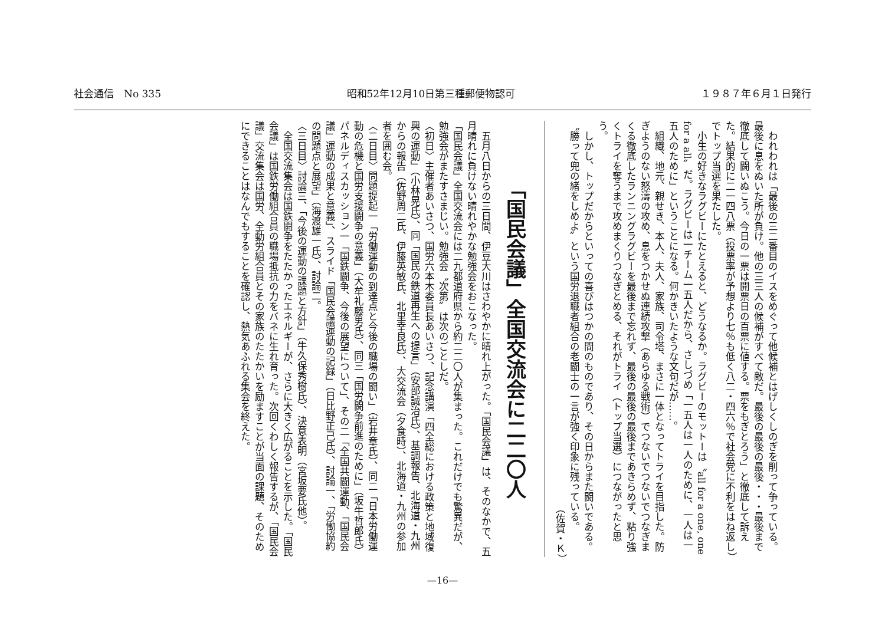社会通信　No 335 昭和52年12月10日第三種郵便物認可 １９８７年６月１日発行
　われわれは「最後の三二番目のイスをめぐって他候補とはげしくしのぎを削って争っている。最後に息をぬいた所が負け。他の三三人の候補がすべて敵だ。最後の最後の最後・・・最後まで徹底して闘いぬこう。今日の一票は開票日の百票に値する。票をもぎとろう」と徹底して訴えた。結果的に二一四八票（投票率が予想より七％も低く八二・四六％で社会党に不利をはね返し）でトップ当選を果たした。
　小生の好きなラグビーにたとえると、どうなるか。ラグビーのモットーは〝all for a one, one for a all〟だ。ラグビーは一チーム一五人だから、さしづめ「一五人は一人のために、一人は一五人のために」ということになる。何かきいたような文句だが……。
　組織、地元、親せき、本人、夫人、家族、司令塔、まさに一体となってトライを目指した。防ぎようのない怒濤の攻め、息をつかせぬ連続攻撃（あらゆる戦術）でつないでつないでつなぎまくる徹底したランニングラグビーを最後まで忘れず、最後の最後の最後まであきらめず、粘り強くトライを奪うまで攻めまくりつなぎとめる、それがトライ（トップ当選）につながったと思う。
　しかし、トップだからといっての喜びはつかの間のものであり、その日からまた闘いである。〝勝って兜の緒をしめよ〟という国労退職者組合の老闘士の一言が強く印象に残っている。
（佐賀・Ｋ）
「国民会議」全国交流会に二二〇人
　五月八日からの三日間、伊豆大川はさわやかに晴れ上がった。「国民会議」は、そのなかで、五月晴れに負けない晴れやかな勉強会をおこなった。
「国民会議」全国交流会には二九都道府県から約二二〇人が集まった。これだけでも驚異だが、勉強会がまたすさまじい。勉強会〝次第〟は次のごとしだ。
〈初日〉主催者あいさつ、国労六本木委員長あいさつ、記念講演「四全総における政策と地域復興の運動」（小林晃氏）、同「国民の鉄道再生への提言」（安部誠治氏）、基調報告、北海道・九州からの報告（佐野周二氏、伊藤英敏氏、北里幸良氏）、大交流会（夕食時）、北海道・九州の参加者を囲む会。
〈二日目〉問題提起一「労働運動の到達点と今後の職場の闘い」（岩井章氏）、同二「日本労働運動の危機と国労支援闘争の意義」（大牟礼藤男氏）、同三「国労闘争前進のために」（坂牛哲郎氏）パネルディスカッション一「国鉄闘争、今後の展望について」、その二「全国共闘運動、「国民会議」運動の成果と意義」、スライド「国民会議運動の記録」（日比野正己氏）、討論一、「労働協約の問題点と展望」（海渡雄一氏）、討論二。
〈三日目〉討論三、「今後の運動の課題と方針」（牛久保秀樹氏）、決意表明（宮坂要氏他）。
　全国交流集会は国鉄闘争をたたかったエネルギーが、さらに大きく広がることを示した。「国民会議」は国鉄労働組合員の職場抵抗の力をバネに生れ育った。次回くわしく報告するが、「国民会議」交流集会は国労、全動労組合員とその家族のたたかいを励ますことが当面の課題、そのためにできることはなんでもすることを確認し、熱気あふれる集会を終えた。
—16—